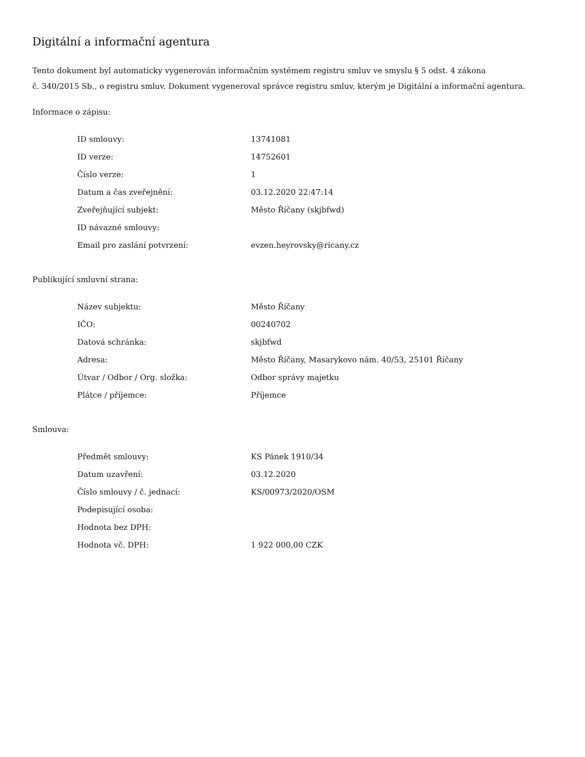Digitální a informační agentura
Tento dokument byl automaticky vygenerován informačním systémem registru smluv ve smyslu § 5 odst. 4 zákona
č. 340/2015 Sb., o registru smluv. Dokument vygeneroval správce registru smluv, kterým je Digitální a informační agentura.
Informace o zápisu:
| ID smlouvy: | 13741081 |
| ID verze: | 14752601 |
| Číslo verze: | 1 |
| Datum a čas zveřejnění: | 03.12.2020 22:47:14 |
| Zveřejňující subjekt: | Město Říčany (skjbfwd) |
| ID návazné smlouvy: | |
| Email pro zaslání potvrzení: | evzen.heyrovsky@ricany.cz |
Publikující smluvní strana:
| Název subjektu: | Město Říčany |
| IČO: | 00240702 |
| Datová schránka: | skjbfwd |
| Adresa: | Město Říčany, Masarykovo nám. 40/53, 25101 Říčany |
| Útvar / Odbor / Org. složka: | Odbor správy majetku |
| Plátce / příjemce: | Příjemce |
Smlouva:
| Předmět smlouvy: | KS Pánek 1910/34 |
| Datum uzavření: | 03.12.2020 |
| Číslo smlouvy / č. jednací: | KS/00973/2020/OSM |
| Podepisující osoba: | |
| Hodnota bez DPH: | |
| Hodnota vč. DPH: | 1 922 000,00 CZK |